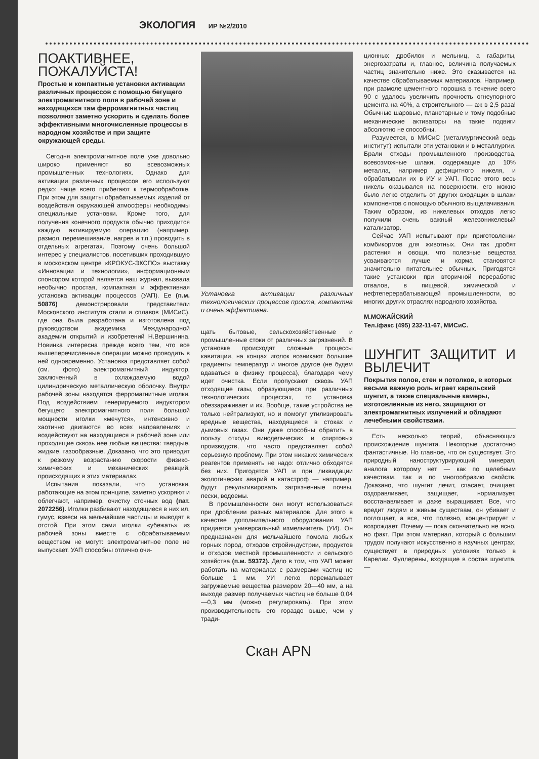ЭКОЛОГИЯ ИР №2/2010
ПОАКТИВНЕЕ, ПОЖАЛУЙСТА!
Простые и компактные установки активации различных процессов с помощью бегущего электромагнитного поля в рабочей зоне и находящихся там ферромагнитных частиц позволяют заметно ускорить и сделать более эффективными многочисленные процессы в народном хозяйстве и при защите окружающей среды.
Сегодня электромагнитное поле уже довольно широко применяют во всевозможных промышленных технологиях. Однако для активации различных процессов его используют редко: чаще всего прибегают к термообработке. При этом для защиты обрабатываемых изделий от воздействия окружающей атмосферы необходимы специальные установки. Кроме того, для получения конечного продукта обычно приходится каждую активируемую операцию (например, размол, перемешивание, нагрев и т.п.) проводить в отдельных агрегатах. Поэтому очень большой интерес у специалистов, посетивших проходившую в московском центре «КРОКУС-ЭКСПО» выставку «Инновации и технологии», информационным спонсором которой является наш журнал, вызвала необычно простая, компактная и эффективная установка активации процессов (УАП). Ее (п.м. 50876) демонстрировали представители Московского института стали и сплавов (МИСиС), где она была разработана и изготовлена под руководством академика Международной академии открытий и изобретений Н.Вершинина. Новинка интересна прежде всего тем, что все вышеперечисленные операции можно проводить в ней одновременно. Установка представляет собой (см. фото) электромагнитный индуктор, заключенный в охлаждаемую водой цилиндрическую металлическую оболочку. Внутри рабочей зоны находятся ферромагнитные иголки. Под воздействием генерируемого индуктором бегущего электромагнитного поля большой мощности иголки «мечутся», интенсивно и хаотично двигаются во всех направлениях и воздействуют на находящиеся в рабочей зоне или проходящие сквозь нее любые вещества: твердые, жидкие, газообразные. Доказано, что это приводит к резкому возрастанию скорости физико-химических и механических реакций, происходящих в этих материалах.
Испытания показали, что установки, работающие на этом принципе, заметно ускоряют и облегчают, например, очистку сточных вод (пат. 2072256). Иголки разбивают находящиеся в них ил, гумус, взвеси на мельчайшие частицы и выводят в отстой. При этом сами иголки «убежать» из рабочей зоны вместе с обрабатываемым веществом не могут: электромагнитное поле не выпускает. УАП способны отлично очи-
Установка активации различных технологических процессов проста, компактна и очень эффективна.
щать бытовые, сельскохозяйственные и промышленные стоки от различных загрязнений. В установке происходят сложные процессы кавитации, на концах иголок возникают большие градиенты температур и многое другое (не будем вдаваться в физику процесса), благодаря чему идет очистка. Если пропускают сквозь УАП отходящие газы, образующиеся при различных технологических процессах, то установка обеззараживает и их. Вообще, такие устройства не только нейтрализуют, но и помогут утилизировать вредные вещества, находящиеся в стоках и дымовых газах. Они даже способны обратить в пользу отходы винодельческих и спиртовых производств, что часто представляет собой серьезную проблему. При этом никаких химических реагентов применять не надо: отлично обходятся без них. Пригодятся УАП и при ликвидации экологических аварий и катастроф — например, будут рекультивировать загрязненные почвы, пески, водоемы.
В промышленности они могут использоваться при дроблении разных материалов. Для этого в качестве дополнительного оборудования УАП придается универсальный измельчитель (УИ). Он предназначен для мельчайшего помола любых горных пород, отходов стройиндустрии, продуктов и отходов местной промышленности и сельского хозяйства (п.м. 59372). Дело в том, что УАП может работать на материалах с размерами частиц не больше 1 мм. УИ легко перемалывает загружаемые вещества размером 20—40 мм, а на выходе размер получаемых частиц не больше 0,04—0,3 мм (можно регулировать). При этом производительность его гораздо выше, чем у тради-
ционных дробилок и мельниц, а габариты, энергозатраты и, главное, величина получаемых частиц значительно ниже. Это сказывается на качестве обрабатываемых материалов. Например, при размоле цементного порошка в течение всего 90 с удалось увеличить прочность огнеупорного цемента на 40%, а строительного — аж в 2,5 раза! Обычные шаровые, планетарные и тому подобные механические активаторы на такие подвиги абсолютно не способны.
Разумеется, в МИСиС (металлургический ведь институт) испытали эти установки и в металлургии. Брали отходы промышленного производства, всевозможные шлаки, содержащие до 10% металла, например дефицитного никеля, и обрабатывали их в ИУ и УАП. После этого весь никель оказывался на поверхности, его можно было легко отделить от других входящих в шлаки компонентов с помощью обычного выщелачивания. Таким образом, из никелевых отходов легко получили очень важный железоникелевый катализатор.
Сейчас УАП испытывают при приготовлении комбикормов для животных. Они так дробят растения и овощи, что полезные вещества усваиваются лучше и корма становятся значительно питательнее обычных. Пригодятся такие установки при вторичной переработке отвалов, в пищевой, химической и нефтеперерабатывающей промышленности, во многих других отраслях народного хозяйства.
М.МОЖАЙСКИЙ
Тел./факс (495) 232-11-67, МИСиС.
ШУНГИТ ЗАЩИТИТ И ВЫЛЕЧИТ
Покрытия полов, стен и потолков, в которых весьма важную роль играет карельский шунгит, а также специальные камеры, изготовленные из него, защищают от электромагнитных излучений и обладают лечебными свойствами.
Есть несколько теорий, объясняющих происхождение шунгита. Некоторые достаточно фантастичные. Но главное, что он существует. Это природный наноструктурирующий минерал, аналога которому нет — как по целебным качествам, так и по многообразию свойств. Доказано, что шунгит лечит, спасает, очищает, оздоравливает, защищает, нормализует, восстанавливает и даже выращивает. Все, что вредит людям и живым существам, он убивает и поглощает, а все, что полезно, концентрирует и возрождает. Почему — пока окончательно не ясно, но факт. При этом материал, который с большим трудом получают искусственно в научных центрах, существует в природных условиях только в Карелии. Фуллерены, входящие в состав шунгита, —
Скан APN